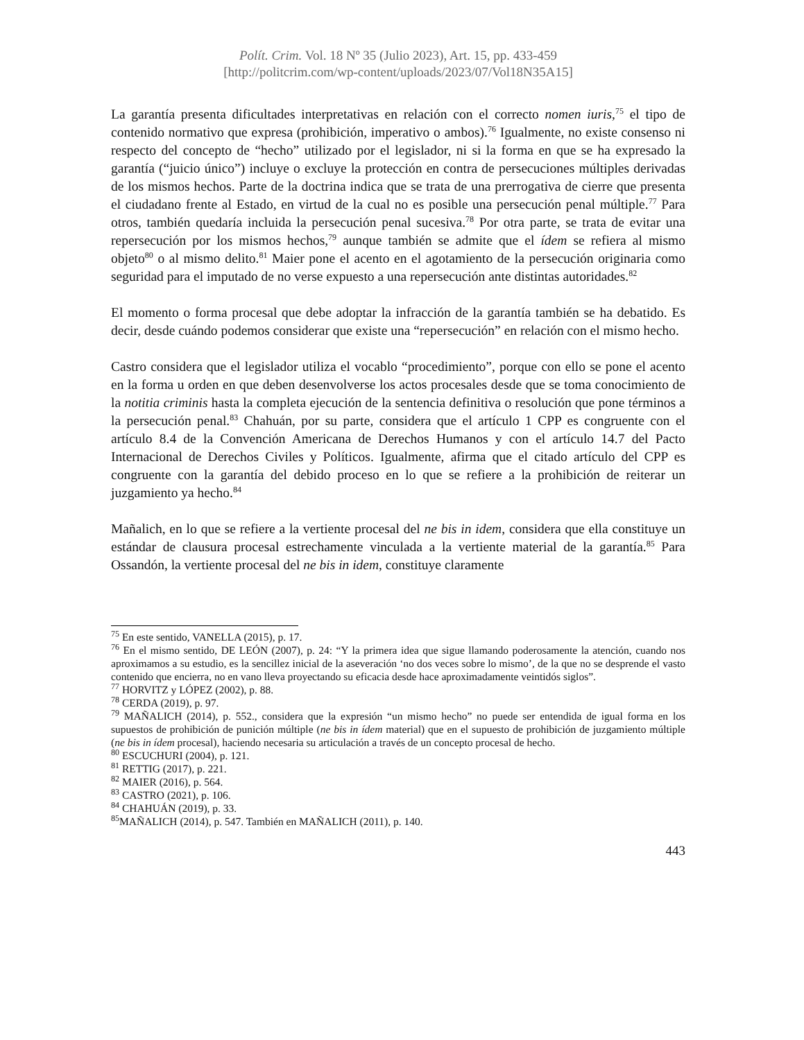Polít. Crim. Vol. 18 Nº 35 (Julio 2023), Art. 15, pp. 433-459
[http://politcrim.com/wp-content/uploads/2023/07/Vol18N35A15]
La garantía presenta dificultades interpretativas en relación con el correcto nomen iuris,<sup>75</sup> el tipo de contenido normativo que expresa (prohibición, imperativo o ambos).<sup>76</sup> Igualmente, no existe consenso ni respecto del concepto de “hecho” utilizado por el legislador, ni si la forma en que se ha expresado la garantía (“juicio único”) incluye o excluye la protección en contra de persecuciones múltiples derivadas de los mismos hechos. Parte de la doctrina indica que se trata de una prerrogativa de cierre que presenta el ciudadano frente al Estado, en virtud de la cual no es posible una persecución penal múltiple.<sup>77</sup> Para otros, también quedaría incluida la persecución penal sucesiva.<sup>78</sup> Por otra parte, se trata de evitar una repersecución por los mismos hechos,<sup>79</sup> aunque también se admite que el ídem se refiera al mismo objeto<sup>80</sup> o al mismo delito.<sup>81</sup> Maier pone el acento en el agotamiento de la persecución originaria como seguridad para el imputado de no verse expuesto a una repersecución ante distintas autoridades.<sup>82</sup>
El momento o forma procesal que debe adoptar la infracción de la garantía también se ha debatido. Es decir, desde cuándo podemos considerar que existe una “repersecución” en relación con el mismo hecho.
Castro considera que el legislador utiliza el vocablo “procedimiento”, porque con ello se pone el acento en la forma u orden en que deben desenvolverse los actos procesales desde que se toma conocimiento de la notitia criminis hasta la completa ejecución de la sentencia definitiva o resolución que pone términos a la persecución penal.<sup>83</sup> Chahuán, por su parte, considera que el artículo 1 CPP es congruente con el artículo 8.4 de la Convención Americana de Derechos Humanos y con el artículo 14.7 del Pacto Internacional de Derechos Civiles y Políticos. Igualmente, afirma que el citado artículo del CPP es congruente con la garantía del debido proceso en lo que se refiere a la prohibición de reiterar un juzgamiento ya hecho.<sup>84</sup>
Mañalich, en lo que se refiere a la vertiente procesal del ne bis in idem, considera que ella constituye un estándar de clausura procesal estrechamente vinculada a la vertiente material de la garantía.<sup>85</sup> Para Ossandón, la vertiente procesal del ne bis in idem, constituye claramente
<sup>75</sup> En este sentido, VANELLA (2015), p. 17.
<sup>76</sup> En el mismo sentido, DE LEÓN (2007), p. 24: “Y la primera idea que sigue llamando poderosamente la atención, cuando nos aproximamos a su estudio, es la sencillez inicial de la aseveración ‘no dos veces sobre lo mismo’, de la que no se desprende el vasto contenido que encierra, no en vano lleva proyectando su eficacia desde hace aproximadamente veintidós siglos”.
<sup>77</sup> HORVITZ y LÓPEZ (2002), p. 88.
<sup>78</sup> CERDA (2019), p. 97.
<sup>79</sup> MAÑALICH (2014), p. 552., considera que la expresión “un mismo hecho” no puede ser entendida de igual forma en los supuestos de prohibición de punición múltiple (ne bis in ídem material) que en el supuesto de prohibición de juzgamiento múltiple (ne bis in ídem procesal), haciendo necesaria su articulación a través de un concepto procesal de hecho.
<sup>80</sup> ESCUCHURI (2004), p. 121.
<sup>81</sup> RETTIG (2017), p. 221.
<sup>82</sup> MAIER (2016), p. 564.
<sup>83</sup> CASTRO (2021), p. 106.
<sup>84</sup> CHAHUÁN (2019), p. 33.
<sup>85</sup> MAÑALICH (2014), p. 547. También en MAÑALICH (2011), p. 140.
443